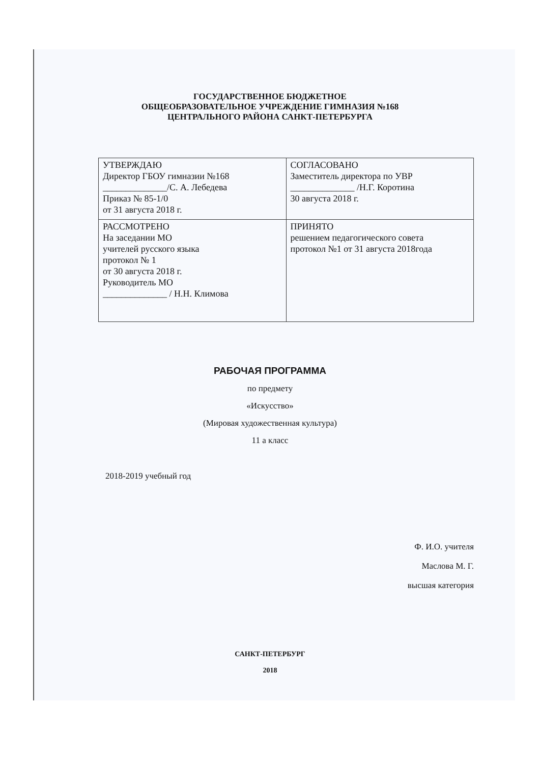ГОСУДАРСТВЕННОЕ БЮДЖЕТНОЕ
ОБЩЕОБРАЗОВАТЕЛЬНОЕ УЧРЕЖДЕНИЕ ГИМНАЗИЯ №168
ЦЕНТРАЛЬНОГО РАЙОНА САНКТ-ПЕТЕРБУРГА
| УТВЕРЖДАЮ Директор ГБОУ гимназии №168 ______________/С. А. Лебедева Приказ № 85-1/0 от 31 августа 2018 г. | СОГЛАСОВАНО Заместитель директора по УВР ______________ /Н.Г. Коротина 30 августа 2018 г. |
| РАССМОТРЕНО На заседании МО учителей русского языка протокол № 1 от 30 августа 2018 г. Руководитель МО ______________ / Н.Н. Климова | ПРИНЯТО решением педагогического совета протокол №1 от 31 августа 2018года |
РАБОЧАЯ ПРОГРАММА
по предмету
«Искусство»
(Мировая художественная культура)
11 а класс
2018-2019 учебный год
Ф. И.О. учителя
Маслова М. Г.
высшая категория
САНКТ-ПЕТЕРБУРГ
2018